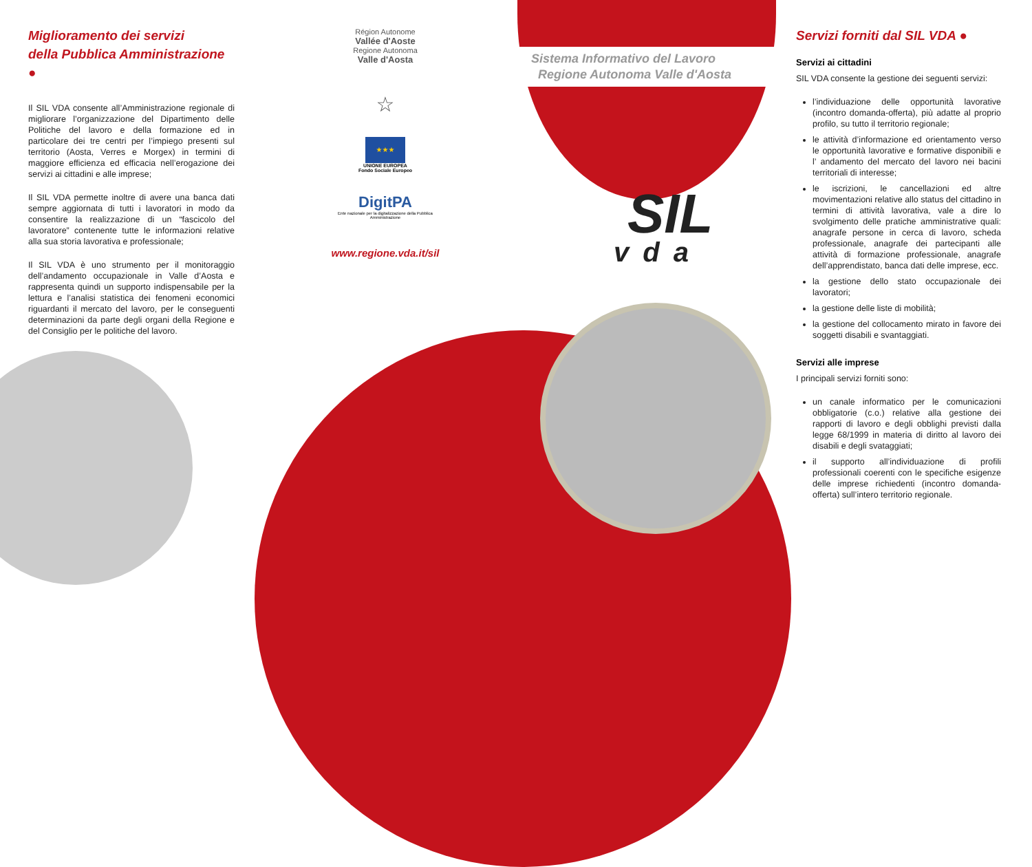Miglioramento dei servizi
della Pubblica Amministrazione ●
Il SIL VDA consente all’Amministrazione regionale di migliorare l’organizzazione del Dipartimento delle Politiche del lavoro e della formazione ed in particolare dei tre centri per l’impiego presenti sul territorio (Aosta, Verres e Morgex) in termini di maggiore efficienza ed efficacia nell’erogazione dei servizi ai cittadini e alle imprese;
Il SIL VDA permette inoltre di avere una banca dati sempre aggiornata di tutti i lavoratori in modo da consentire la realizzazione di un “fascicolo del lavoratore” contenente tutte le informazioni relative alla sua storia lavorativa e professionale;
Il SIL VDA è uno strumento per il monitoraggio dell’andamento occupazionale in Valle d’Aosta e rappresenta quindi un supporto indispensabile per la lettura e l’analisi statistica dei fenomeni economici riguardanti il mercato del lavoro, per le conseguenti determinazioni da parte degli organi della Regione e del Consiglio per le politiche del lavoro.
Région Autonome
Vallée d'Aoste
Regione Autonoma
Valle d'Aosta
☆
★★★
UNIONE EUROPEA
Fondo Sociale Europeo
DigitPA
Ente nazionale per la digitalizzazione della Pubblica Amministrazione
www.regione.vda.it/sil
Sistema Informativo del Lavoro
Regione Autonoma Valle d'Aosta
SIL
vda
Servizi forniti dal SIL VDA ●
Servizi ai cittadini
SIL VDA consente la gestione dei seguenti servizi:
l’individuazione delle opportunità lavorative (incontro domanda-offerta), più adatte al proprio profilo, su tutto il territorio regionale;
le attività d’informazione ed orientamento verso le opportunità lavorative e formative disponibili e l’ andamento del mercato del lavoro nei bacini territoriali di interesse;
le iscrizioni, le cancellazioni ed altre movimentazioni relative allo status del cittadino in termini di attività lavorativa, vale a dire lo svolgimento delle pratiche amministrative quali: anagrafe persone in cerca di lavoro, scheda professionale, anagrafe dei partecipanti alle attività di formazione professionale, anagrafe dell’apprendistato, banca dati delle imprese, ecc.
la gestione dello stato occupazionale dei lavoratori;
la gestione delle liste di mobilità;
la gestione del collocamento mirato in favore dei soggetti disabili e svantaggiati.
Servizi alle imprese
I principali servizi forniti sono:
un canale informatico per le comunicazioni obbligatorie (c.o.) relative alla gestione dei rapporti di lavoro e degli obblighi previsti dalla legge 68/1999 in materia di diritto al lavoro dei disabili e degli svataggiati;
il supporto all’individuazione di profili professionali coerenti con le specifiche esigenze delle imprese richiedenti (incontro domanda-offerta) sull’intero territorio regionale.